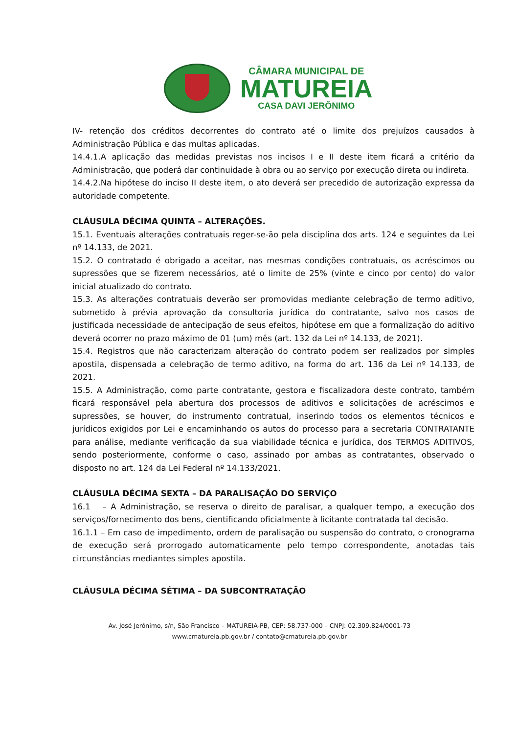CÂMARA MUNICIPAL DE
MATUREIA
CASA DAVI JERÔNIMO
IV- retenção dos créditos decorrentes do contrato até o limite dos prejuízos causados à Administração Pública e das multas aplicadas.
14.4.1.A aplicação das medidas previstas nos incisos I e II deste item ficará a critério da Administração, que poderá dar continuidade à obra ou ao serviço por execução direta ou indireta.
14.4.2.Na hipótese do inciso II deste item, o ato deverá ser precedido de autorização expressa da autoridade competente.
CLÁUSULA DÉCIMA QUINTA – ALTERAÇÕES.
15.1. Eventuais alterações contratuais reger-se-ão pela disciplina dos arts. 124 e seguintes da Lei nº 14.133, de 2021.
15.2. O contratado é obrigado a aceitar, nas mesmas condições contratuais, os acréscimos ou supressões que se fizerem necessários, até o limite de 25% (vinte e cinco por cento) do valor inicial atualizado do contrato.
15.3. As alterações contratuais deverão ser promovidas mediante celebração de termo aditivo, submetido à prévia aprovação da consultoria jurídica do contratante, salvo nos casos de justificada necessidade de antecipação de seus efeitos, hipótese em que a formalização do aditivo deverá ocorrer no prazo máximo de 01 (um) mês (art. 132 da Lei nº 14.133, de 2021).
15.4. Registros que não caracterizam alteração do contrato podem ser realizados por simples apostila, dispensada a celebração de termo aditivo, na forma do art. 136 da Lei nº 14.133, de 2021.
15.5. A Administração, como parte contratante, gestora e fiscalizadora deste contrato, também ficará responsável pela abertura dos processos de aditivos e solicitações de acréscimos e supressões, se houver, do instrumento contratual, inserindo todos os elementos técnicos e jurídicos exigidos por Lei e encaminhando os autos do processo para a secretaria CONTRATANTE para análise, mediante verificação da sua viabilidade técnica e jurídica, dos TERMOS ADITIVOS, sendo posteriormente, conforme o caso, assinado por ambas as contratantes, observado o disposto no art. 124 da Lei Federal nº 14.133/2021.
CLÁUSULA DÉCIMA SEXTA – DA PARALISAÇÃO DO SERVIÇO
16.1 – A Administração, se reserva o direito de paralisar, a qualquer tempo, a execução dos serviços/fornecimento dos bens, cientificando oficialmente à licitante contratada tal decisão.
16.1.1 – Em caso de impedimento, ordem de paralisação ou suspensão do contrato, o cronograma de execução será prorrogado automaticamente pelo tempo correspondente, anotadas tais circunstâncias mediantes simples apostila.
CLÁUSULA DÉCIMA SÉTIMA – DA SUBCONTRATAÇÃO
Av. José Jerônimo, s/n, São Francisco – MATUREIA-PB, CEP: 58.737-000 – CNPJ: 02.309.824/0001-73
www.cmatureia.pb.gov.br / contato@cmatureia.pb.gov.br